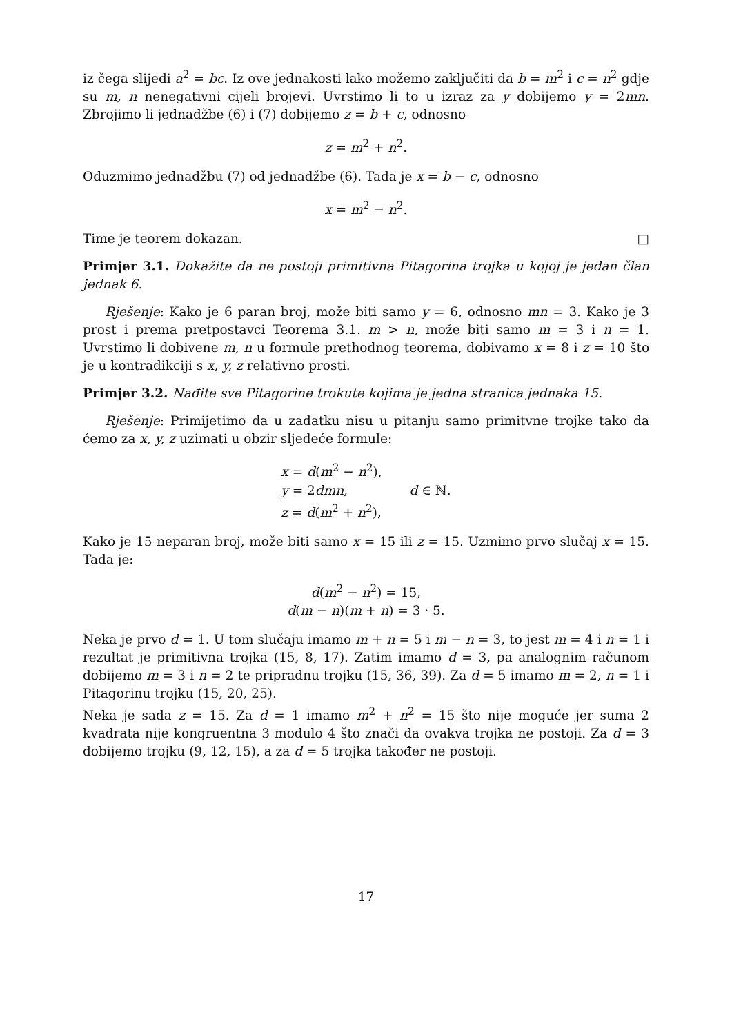iz čega slijedi a<sup>2</sup> = bc. Iz ove jednakosti lako možemo zaključiti da b = m<sup>2</sup> i c = n<sup>2</sup> gdje su m, n nenegativni cijeli brojevi. Uvrstimo li to u izraz za y dobijemo y = 2mn. Zbrojimo li jednadžbe (6) i (7) dobijemo z = b + c, odnosno
z = m<sup>2</sup> + n<sup>2</sup>.
Oduzmimo jednadžbu (7) od jednadžbe (6). Tada je x = b − c, odnosno
x = m<sup>2</sup> − n<sup>2</sup>.
Time je teorem dokazan. □
Primjer 3.1. Dokažite da ne postoji primitivna Pitagorina trojka u kojoj je jedan član jednak 6.
Rješenje: Kako je 6 paran broj, može biti samo y = 6, odnosno mn = 3. Kako je 3 prost i prema pretpostavci Teorema 3.1. m > n, može biti samo m = 3 i n = 1. Uvrstimo li dobivene m, n u formule prethodnog teorema, dobivamo x = 8 i z = 10 što je u kontradikciji s x, y, z relativno prosti.
Primjer 3.2. Nađite sve Pitagorine trokute kojima je jedna stranica jednaka 15.
Rješenje: Primijetimo da u zadatku nisu u pitanju samo primitvne trojke tako da ćemo za x, y, z uzimati u obzir sljedeće formule:
x = d(m<sup>2</sup> − n<sup>2</sup>),
y = 2dmn,
z = d(m<sup>2</sup> + n<sup>2</sup>),
d ∈ ℕ.
Kako je 15 neparan broj, može biti samo x = 15 ili z = 15. Uzmimo prvo slučaj x = 15. Tada je:
d(m<sup>2</sup> − n<sup>2</sup>) = 15,
d(m − n)(m + n) = 3 · 5.
Neka je prvo d = 1. U tom slučaju imamo m + n = 5 i m − n = 3, to jest m = 4 i n = 1 i rezultat je primitivna trojka (15, 8, 17). Zatim imamo d = 3, pa analognim računom dobijemo m = 3 i n = 2 te pripradnu trojku (15, 36, 39). Za d = 5 imamo m = 2, n = 1 i Pitagorinu trojku (15, 20, 25).
Neka je sada z = 15. Za d = 1 imamo m<sup>2</sup> + n<sup>2</sup> = 15 što nije moguće jer suma 2 kvadrata nije kongruentna 3 modulo 4 što znači da ovakva trojka ne postoji. Za d = 3 dobijemo trojku (9, 12, 15), a za d = 5 trojka također ne postoji.
17